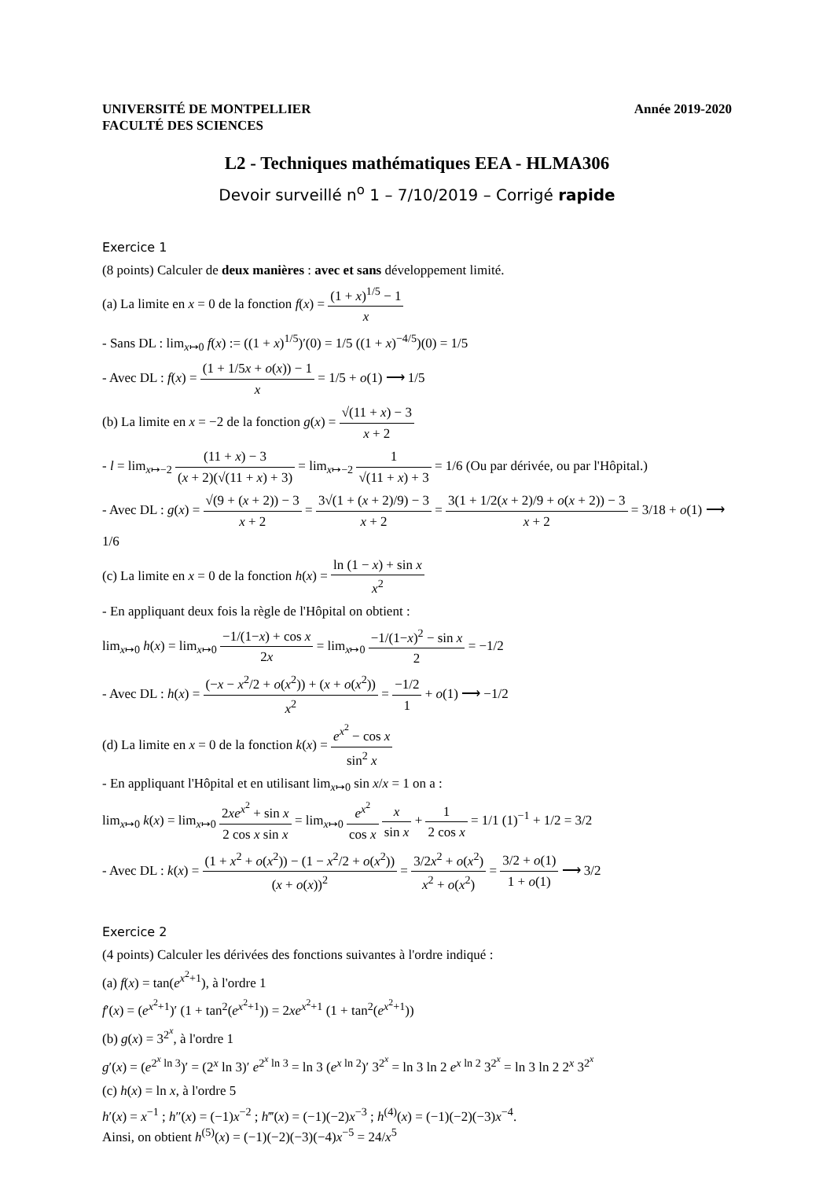UNIVERSITÉ DE MONTPELLIER
FACULTÉ DES SCIENCES
Année 2019-2020
L2 - Techniques mathématiques EEA - HLMA306
Devoir surveillé n<sup>o</sup> 1 – 7/10/2019 – Corrigé rapide
Exercice 1
(8 points) Calculer de deux manières : avec et sans développement limité.
(a) La limite en x = 0 de la fonction f(x) = (1 + x)<sup>1/5</sup> − 1 x
- Sans DL : lim<sub>x↦0</sub> f(x) := ((1 + x)<sup>1/5</sup>)′(0) = 1/5 ((1 + x)<sup>−4/5</sup>)(0) = 1/5
- Avec DL : f(x) = (1 + 1/5x + o(x)) − 1 x = 1/5 + o(1) ⟶ 1/5
(b) La limite en x = −2 de la fonction g(x) = √(11 + x) − 3 x + 2
- l = lim<sub>x↦−2</sub> (11 + x) − 3 (x + 2)(√(11 + x) + 3) = lim<sub>x↦−2</sub> 1 √(11 + x) + 3 = 1/6 (Ou par dérivée, ou par l'Hôpital.)
- Avec DL : g(x) = √(9 + (x + 2)) − 3 x + 2 = 3√(1 + (x + 2)/9) − 3 x + 2 = 3(1 + 1/2(x + 2)/9 + o(x + 2)) − 3 x + 2 = 3/18 + o(1) ⟶ 1/6
(c) La limite en x = 0 de la fonction h(x) = ln (1 − x) + sin x x<sup>2</sup>
- En appliquant deux fois la règle de l'Hôpital on obtient :
lim<sub>x↦0</sub> h(x) = lim<sub>x↦0</sub> −1/(1−x) + cos x 2x = lim<sub>x↦0</sub> −1/(1−x)<sup>2</sup> − sin x 2 = −1/2
- Avec DL : h(x) = (−x − x<sup>2</sup>/2 + o(x<sup>2</sup>)) + (x + o(x<sup>2</sup>)) x<sup>2</sup> = −1/2 1 + o(1) ⟶ −1/2
(d) La limite en x = 0 de la fonction k(x) = e<sup>x<sup>2</sup></sup> − cos x sin<sup>2</sup> x
- En appliquant l'Hôpital et en utilisant lim<sub>x↦0</sub> sin x/x = 1 on a :
lim<sub>x↦0</sub> k(x) = lim<sub>x↦0</sub> 2xe<sup>x<sup>2</sup></sup> + sin x 2 cos x sin x = lim<sub>x↦0</sub> e<sup>x<sup>2</sup></sup> cos x x sin x + 1 2 cos x = 1/1 (1)<sup>−1</sup> + 1/2 = 3/2
- Avec DL : k(x) = (1 + x<sup>2</sup> + o(x<sup>2</sup>)) − (1 − x<sup>2</sup>/2 + o(x<sup>2</sup>)) (x + o(x))<sup>2</sup> = 3/2x<sup>2</sup> + o(x<sup>2</sup>) x<sup>2</sup> + o(x<sup>2</sup>) = 3/2 + o(1) 1 + o(1) ⟶ 3/2
Exercice 2
(4 points) Calculer les dérivées des fonctions suivantes à l'ordre indiqué :
(a) f(x) = tan(e<sup>x<sup>2</sup>+1</sup>), à l'ordre 1
f′(x) = (e<sup>x<sup>2</sup>+1</sup>)′ (1 + tan<sup>2</sup>(e<sup>x<sup>2</sup>+1</sup>)) = 2xe<sup>x<sup>2</sup>+1</sup> (1 + tan<sup>2</sup>(e<sup>x<sup>2</sup>+1</sup>))
(b) g(x) = 3<sup>2<sup>x</sup></sup>, à l'ordre 1
g′(x) = (e<sup>2<sup>x</sup> ln 3</sup>)′ = (2<sup>x</sup> ln 3)′ e<sup>2<sup>x</sup> ln 3</sup> = ln 3 (e<sup>x ln 2</sup>)′ 3<sup>2<sup>x</sup></sup> = ln 3 ln 2 e<sup>x ln 2</sup> 3<sup>2<sup>x</sup></sup> = ln 3 ln 2 2<sup>x</sup> 3<sup>2<sup>x</sup></sup>
(c) h(x) = ln x, à l'ordre 5
h′(x) = x<sup>−1</sup> ; h″(x) = (−1)x<sup>−2</sup> ; h‴(x) = (−1)(−2)x<sup>−3</sup> ; h<sup>(4)</sup>(x) = (−1)(−2)(−3)x<sup>−4</sup>.
Ainsi, on obtient h<sup>(5)</sup>(x) = (−1)(−2)(−3)(−4)x<sup>−5</sup> = 24/x<sup>5</sup>